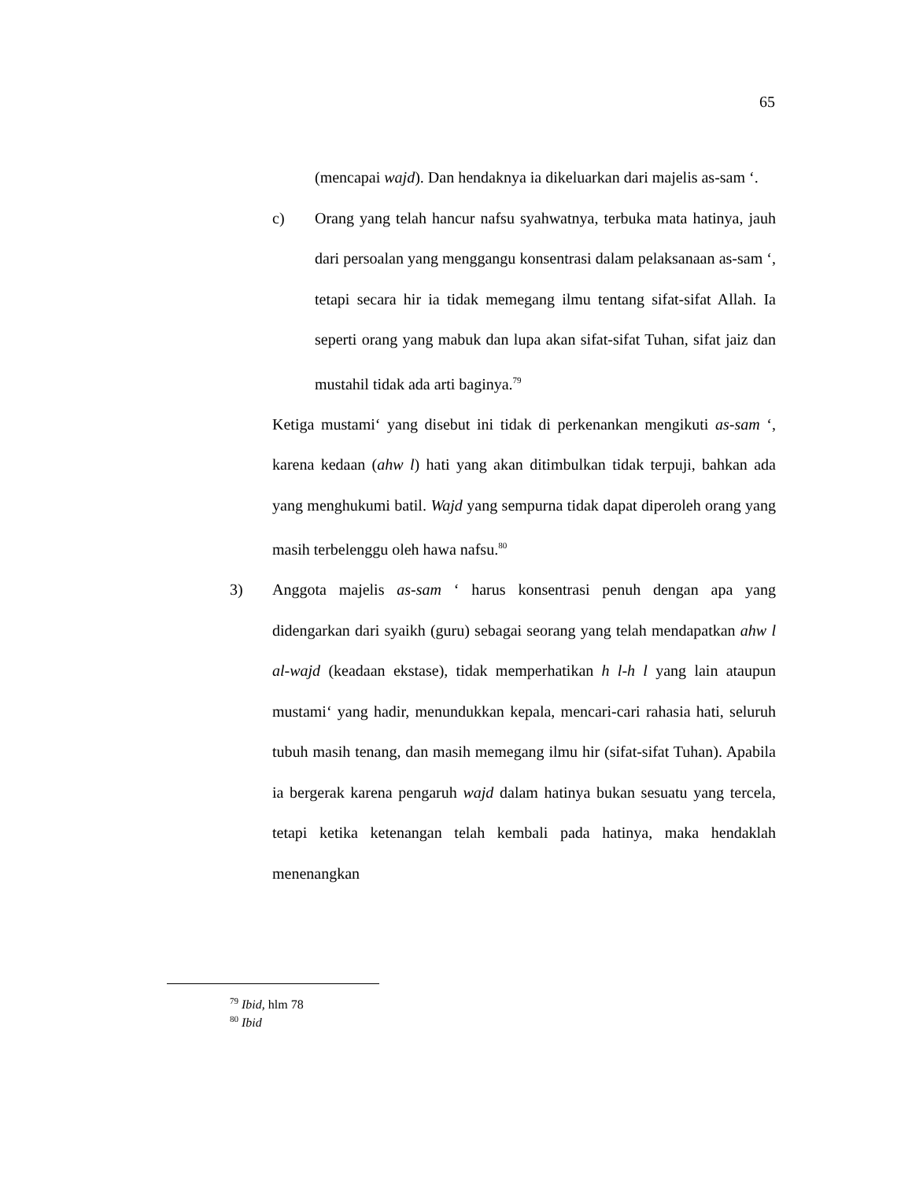65
(mencapai wajd). Dan hendaknya ia dikeluarkan dari majelis as-sam ‘.
c) Orang yang telah hancur nafsu syahwatnya, terbuka mata hatinya, jauh dari persoalan yang menggangu konsentrasi dalam pelaksanaan as-sam ‘, tetapi secara hir ia tidak memegang ilmu tentang sifat-sifat Allah. Ia seperti orang yang mabuk dan lupa akan sifat-sifat Tuhan, sifat jaiz dan mustahil tidak ada arti baginya.<sup>79</sup>
Ketiga mustami‘ yang disebut ini tidak di perkenankan mengikuti as-sam ‘, karena kedaan (ahw l) hati yang akan ditimbulkan tidak terpuji, bahkan ada yang menghukumi batil. Wajd yang sempurna tidak dapat diperoleh orang yang masih terbelenggu oleh hawa nafsu.<sup>80</sup>
3) Anggota majelis as-sam ‘ harus konsentrasi penuh dengan apa yang didengarkan dari syaikh (guru) sebagai seorang yang telah mendapatkan ahw l al-wajd (keadaan ekstase), tidak memperhatikan h l-h l yang lain ataupun mustami‘ yang hadir, menundukkan kepala, mencari-cari rahasia hati, seluruh tubuh masih tenang, dan masih memegang ilmu hir (sifat-sifat Tuhan). Apabila ia bergerak karena pengaruh wajd dalam hatinya bukan sesuatu yang tercela, tetapi ketika ketenangan telah kembali pada hatinya, maka hendaklah menenangkan
<sup>79</sup> Ibid, hlm 78
<sup>80</sup> Ibid